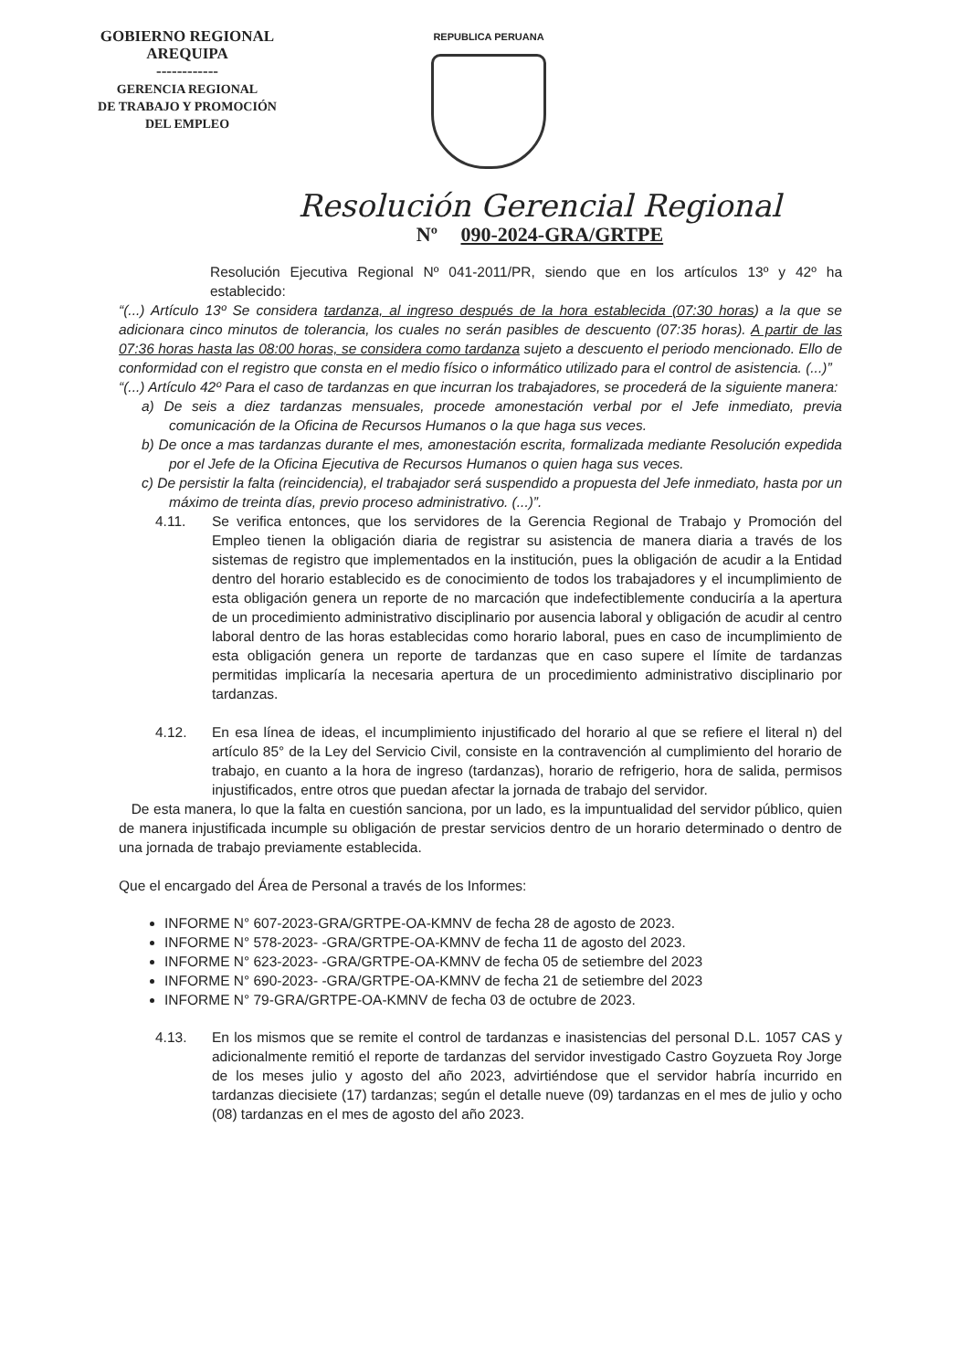GOBIERNO REGIONAL
AREQUIPA
------------
GERENCIA REGIONAL
DE TRABAJO Y PROMOCIÓN
DEL EMPLEO
REPUBLICA PERUANA
Resolución Gerencial Regional
Nº 090-2024-GRA/GRTPE
Resolución Ejecutiva Regional Nº 041-2011/PR, siendo que en los artículos 13º y 42º ha establecido:
“(...) Artículo 13º Se considera tardanza, al ingreso después de la hora establecida (07:30 horas) a la que se adicionara cinco minutos de tolerancia, los cuales no serán pasibles de descuento (07:35 horas). A partir de las 07:36 horas hasta las 08:00 horas, se considera como tardanza sujeto a descuento el periodo mencionado. Ello de conformidad con el registro que consta en el medio físico o informático utilizado para el control de asistencia. (...)”
“(...) Artículo 42º Para el caso de tardanzas en que incurran los trabajadores, se procederá de la siguiente manera:
a) De seis a diez tardanzas mensuales, procede amonestación verbal por el Jefe inmediato, previa comunicación de la Oficina de Recursos Humanos o la que haga sus veces.
b) De once a mas tardanzas durante el mes, amonestación escrita, formalizada mediante Resolución expedida por el Jefe de la Oficina Ejecutiva de Recursos Humanos o quien haga sus veces.
c) De persistir la falta (reincidencia), el trabajador será suspendido a propuesta del Jefe inmediato, hasta por un máximo de treinta días, previo proceso administrativo. (...)”.
4.11. Se verifica entonces, que los servidores de la Gerencia Regional de Trabajo y Promoción del Empleo tienen la obligación diaria de registrar su asistencia de manera diaria a través de los sistemas de registro que implementados en la institución, pues la obligación de acudir a la Entidad dentro del horario establecido es de conocimiento de todos los trabajadores y el incumplimiento de esta obligación genera un reporte de no marcación que indefectiblemente conduciría a la apertura de un procedimiento administrativo disciplinario por ausencia laboral y obligación de acudir al centro laboral dentro de las horas establecidas como horario laboral, pues en caso de incumplimiento de esta obligación genera un reporte de tardanzas que en caso supere el límite de tardanzas permitidas implicaría la necesaria apertura de un procedimiento administrativo disciplinario por tardanzas.
4.12. En esa línea de ideas, el incumplimiento injustificado del horario al que se refiere el literal n) del artículo 85° de la Ley del Servicio Civil, consiste en la contravención al cumplimiento del horario de trabajo, en cuanto a la hora de ingreso (tardanzas), horario de refrigerio, hora de salida, permisos injustificados, entre otros que puedan afectar la jornada de trabajo del servidor.
De esta manera, lo que la falta en cuestión sanciona, por un lado, es la impuntualidad del servidor público, quien de manera injustificada incumple su obligación de prestar servicios dentro de un horario determinado o dentro de una jornada de trabajo previamente establecida.
Que el encargado del Área de Personal a través de los Informes:
INFORME N° 607-2023-GRA/GRTPE-OA-KMNV de fecha 28 de agosto de 2023.
INFORME N° 578-2023- -GRA/GRTPE-OA-KMNV de fecha 11 de agosto del 2023.
INFORME N° 623-2023- -GRA/GRTPE-OA-KMNV de fecha 05 de setiembre del 2023
INFORME N° 690-2023- -GRA/GRTPE-OA-KMNV de fecha 21 de setiembre del 2023
INFORME N° 79-GRA/GRTPE-OA-KMNV de fecha 03 de octubre de 2023.
4.13. En los mismos que se remite el control de tardanzas e inasistencias del personal D.L. 1057 CAS y adicionalmente remitió el reporte de tardanzas del servidor investigado Castro Goyzueta Roy Jorge de los meses julio y agosto del año 2023, advirtiéndose que el servidor habría incurrido en tardanzas diecisiete (17) tardanzas; según el detalle nueve (09) tardanzas en el mes de julio y ocho (08) tardanzas en el mes de agosto del año 2023.